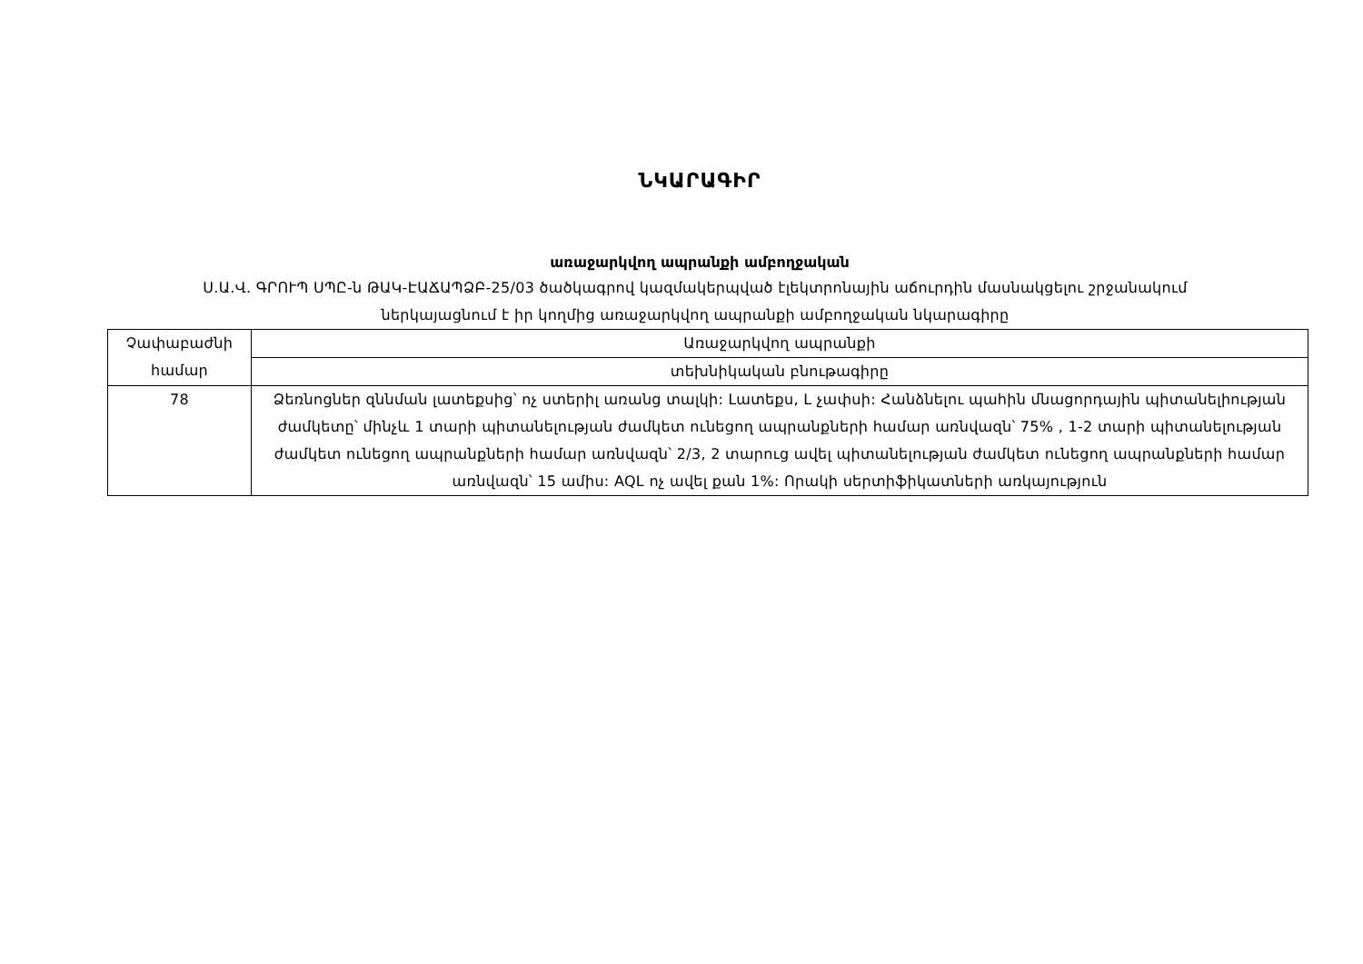ՆԿԱՐԱԳԻՐ
առաջարկվող ապրանքի ամբողջական
Ս.Ա.Վ. ԳՐՈՒՊ ՍՊԸ-ն ԹԱԿ-ԷԱՃԱՊՁԲ-25/03 ծածկագրով կազմակերպված էլեկտրոնային աճուրդին մասնակցելու շրջանակում
ներկայացնում է իր կողմից առաջարկվող ապրանքի ամբողջական նկարագիրը
| Չափաբաժնի համար | Առաջարկվող ապրանքի |
| | տեխնիկական բնութագիրը |
| 78 | Ձեռնոցներ զննման լատեքսից՝ ոչ ստերիլ առանց տալկի: Լատեքս, L չափսի: Հանձնելու պահին մնացորդային պիտանելիության ժամկետը՝ մինչև 1 տարի պիտանելության ժամկետ ունեցող ապրանքների համար առնվազն՝ 75% , 1-2 տարի պիտանելության ժամկետ ունեցող ապրանքների համար առնվազն՝ 2/3, 2 տարուց ավել պիտանելության ժամկետ ունեցող ապրանքների համար առնվազն՝ 15 ամիս: AQL ոչ ավել քան 1%: Որակի սերտիֆիկատների առկայություն |